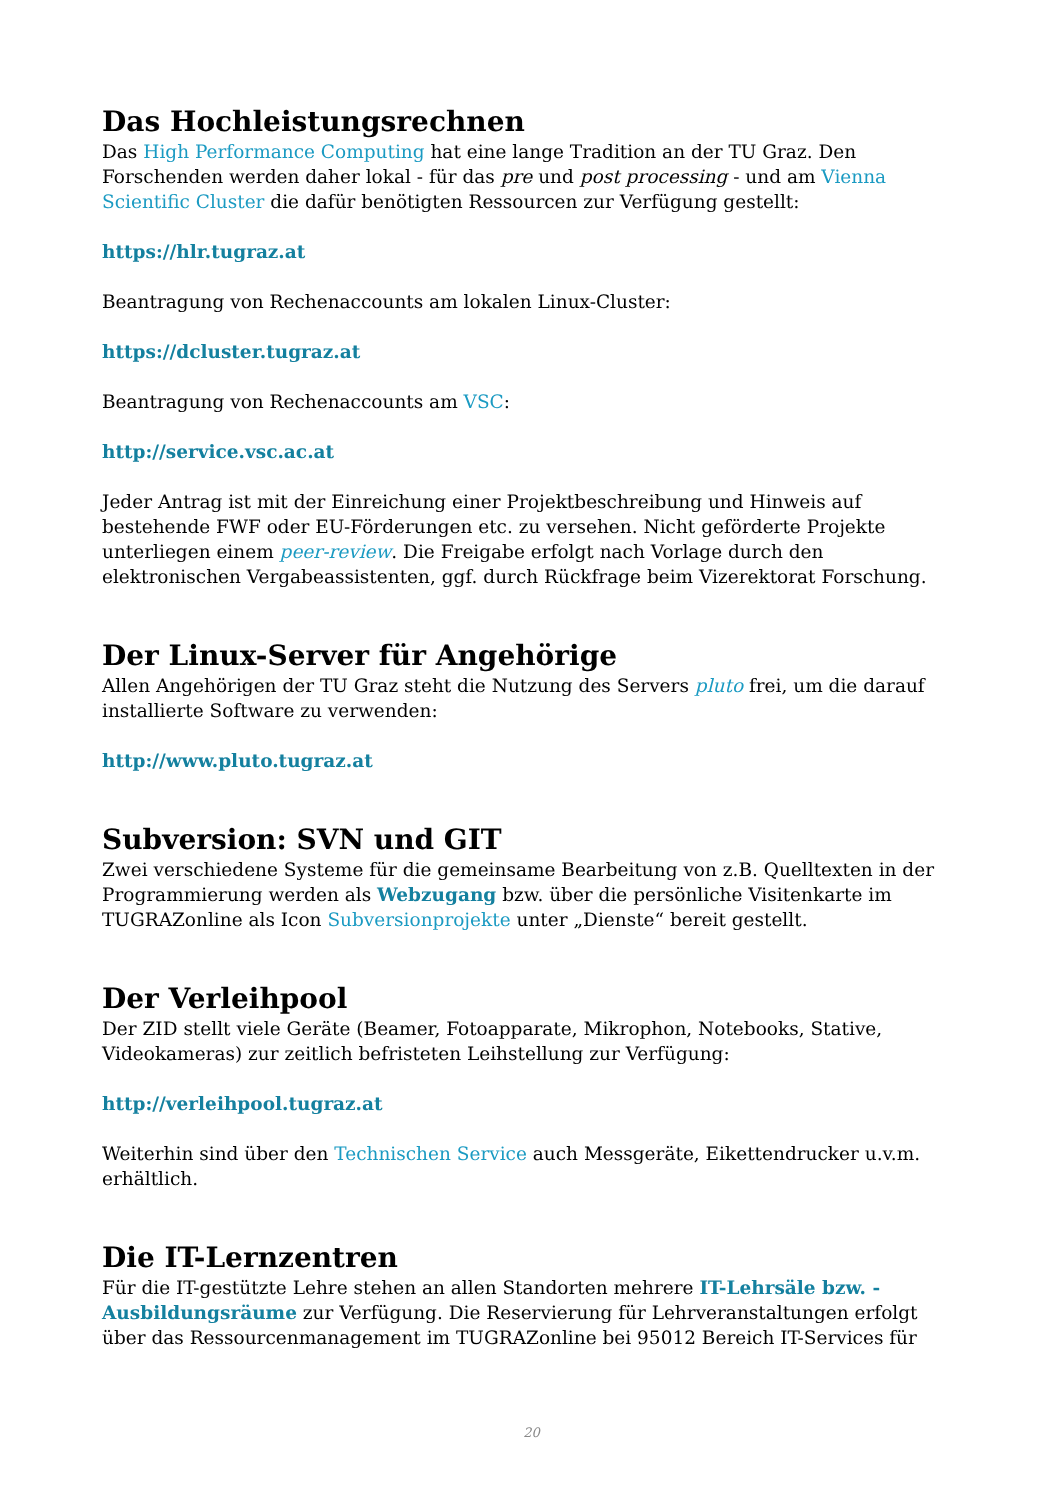Das Hochleistungsrechnen
Das High Performance Computing hat eine lange Tradition an der TU Graz. Den Forschenden werden daher lokal - für das pre und post processing - und am Vienna Scientific Cluster die dafür benötigten Ressourcen zur Verfügung gestellt:
https://hlr.tugraz.at
Beantragung von Rechenaccounts am lokalen Linux-Cluster:
https://dcluster.tugraz.at
Beantragung von Rechenaccounts am VSC:
http://service.vsc.ac.at
Jeder Antrag ist mit der Einreichung einer Projektbeschreibung und Hinweis auf bestehende FWF oder EU-Förderungen etc. zu versehen. Nicht geförderte Projekte unterliegen einem peer-review. Die Freigabe erfolgt nach Vorlage durch den elektronischen Vergabeassistenten, ggf. durch Rückfrage beim Vizerektorat Forschung.
Der Linux-Server für Angehörige
Allen Angehörigen der TU Graz steht die Nutzung des Servers pluto frei, um die darauf installierte Software zu verwenden:
http://www.pluto.tugraz.at
Subversion: SVN und GIT
Zwei verschiedene Systeme für die gemeinsame Bearbeitung von z.B. Quelltexten in der Programmierung werden als Webzugang bzw. über die persönliche Visitenkarte im TUGRAZonline als Icon Subversionprojekte unter „Dienste“ bereit gestellt.
Der Verleihpool
Der ZID stellt viele Geräte (Beamer, Fotoapparate, Mikrophon, Notebooks, Stative, Videokameras) zur zeitlich befristeten Leihstellung zur Verfügung:
http://verleihpool.tugraz.at
Weiterhin sind über den Technischen Service auch Messgeräte, Eikettendrucker u.v.m. erhältlich.
Die IT-Lernzentren
Für die IT-gestützte Lehre stehen an allen Standorten mehrere IT-Lehrsäle bzw. -Ausbildungsräume zur Verfügung. Die Reservierung für Lehrveranstaltungen erfolgt über das Ressourcenmanagement im TUGRAZonline bei 95012 Bereich IT-Services für
20